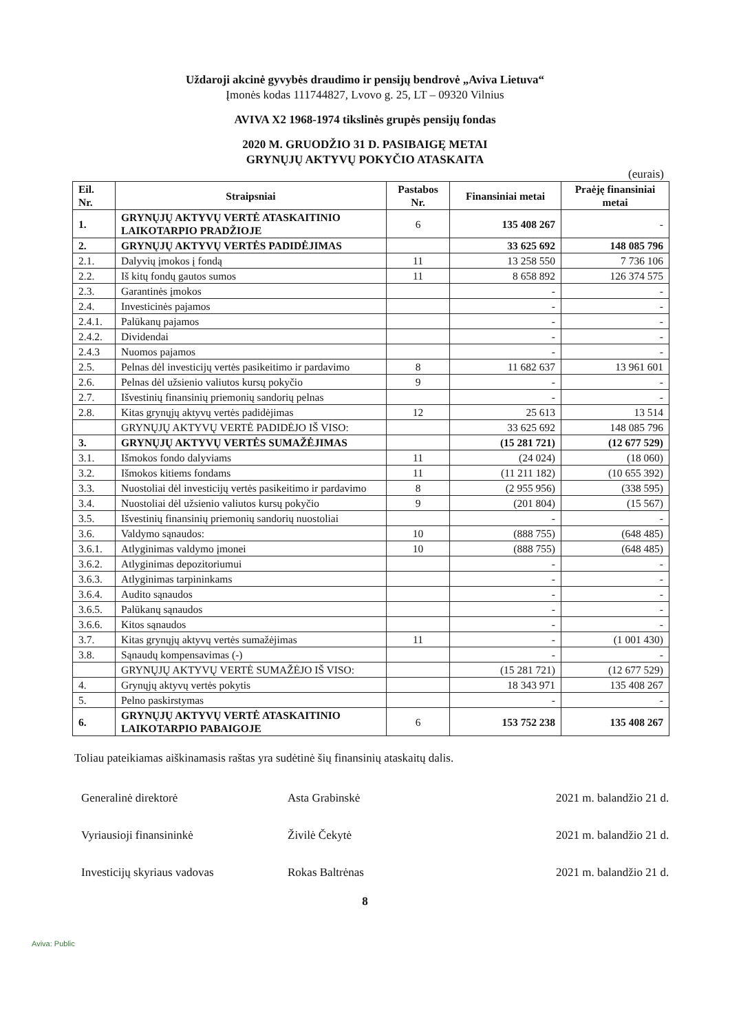Uždaroji akcinė gyvybės draudimo ir pensijų bendrovė „Aviva Lietuva“
Įmonės kodas 111744827, Lvovo g. 25, LT – 09320 Vilnius
AVIVA X2 1968-1974 tikslinės grupės pensijų fondas
2020 M. GRUODŽIO 31 D. PASIBAIGĘ METAI
GRYNŲJŲ AKTYVŲ POKYČIO ATASKAITA
(eurais)
| Eil. Nr. | Straipsniai | Pastabos Nr. | Finansiniai metai | Praėję finansiniai metai |
| --- | --- | --- | --- | --- |
| 1. | GRYNŲJŲ AKTYVŲ VERTĖ ATASKAITINIO LAIKOTARPIO PRADŽIOJE | 6 | 135 408 267 | - |
| 2. | GRYNŲJŲ AKTYVŲ VERTĖS PADIDĖJIMAS | | 33 625 692 | 148 085 796 |
| 2.1. | Dalyvių įmokos į fondą | 11 | 13 258 550 | 7 736 106 |
| 2.2. | Iš kitų fondų gautos sumos | 11 | 8 658 892 | 126 374 575 |
| 2.3. | Garantinės įmokos | | - | - |
| 2.4. | Investicinės pajamos | | - | - |
| 2.4.1. | Palūkanų pajamos | | - | - |
| 2.4.2. | Dividendai | | - | - |
| 2.4.3 | Nuomos pajamos | | - | - |
| 2.5. | Pelnas dėl investicijų vertės pasikeitimo ir pardavimo | 8 | 11 682 637 | 13 961 601 |
| 2.6. | Pelnas dėl užsienio valiutos kursų pokyčio | 9 | - | - |
| 2.7. | Išvestinių finansinių priemonių sandorių pelnas | | - | - |
| 2.8. | Kitas grynųjų aktyvų vertės padidėjimas | 12 | 25 613 | 13 514 |
| | GRYNŲJŲ AKTYVŲ VERTĖ PADIDĖJO IŠ VISO: | | 33 625 692 | 148 085 796 |
| 3. | GRYNŲJŲ AKTYVŲ VERTĖS SUMAŽĖJIMAS | | (15 281 721) | (12 677 529) |
| 3.1. | Išmokos fondo dalyviams | 11 | (24 024) | (18 060) |
| 3.2. | Išmokos kitiems fondams | 11 | (11 211 182) | (10 655 392) |
| 3.3. | Nuostoliai dėl investicijų vertės pasikeitimo ir pardavimo | 8 | (2 955 956) | (338 595) |
| 3.4. | Nuostoliai dėl užsienio valiutos kursų pokyčio | 9 | (201 804) | (15 567) |
| 3.5. | Išvestinių finansinių priemonių sandorių nuostoliai | | - | - |
| 3.6. | Valdymo sąnaudos: | 10 | (888 755) | (648 485) |
| 3.6.1. | Atlyginimas valdymo įmonei | 10 | (888 755) | (648 485) |
| 3.6.2. | Atlyginimas depozitoriumui | | - | - |
| 3.6.3. | Atlyginimas tarpininkams | | - | - |
| 3.6.4. | Audito sąnaudos | | - | - |
| 3.6.5. | Palūkanų sąnaudos | | - | - |
| 3.6.6. | Kitos sąnaudos | | - | - |
| 3.7. | Kitas grynųjų aktyvų vertės sumažėjimas | 11 | - | (1 001 430) |
| 3.8. | Sąnaudų kompensavimas (-) | | - | - |
| | GRYNŲJŲ AKTYVŲ VERTĖ SUMAŽĖJO IŠ VISO: | | (15 281 721) | (12 677 529) |
| 4. | Grynųjų aktyvų vertės pokytis | | 18 343 971 | 135 408 267 |
| 5. | Pelno paskirstymas | | - | - |
| 6. | GRYNŲJŲ AKTYVŲ VERTĖ ATASKAITINIO LAIKOTARPIO PABAIGOJE | 6 | 153 752 238 | 135 408 267 |
Toliau pateikiamas aiškinamasis raštas yra sudėtinė šių finansinių ataskaitų dalis.
Generalinė direktorė Asta Grabinskė 2021 m. balandžio 21 d.
Vyriausioji finansininkė Živilė Čekytė 2021 m. balandžio 21 d.
Investicijų skyriaus vadovas Rokas Baltrėnas 2021 m. balandžio 21 d.
8
Aviva: Public